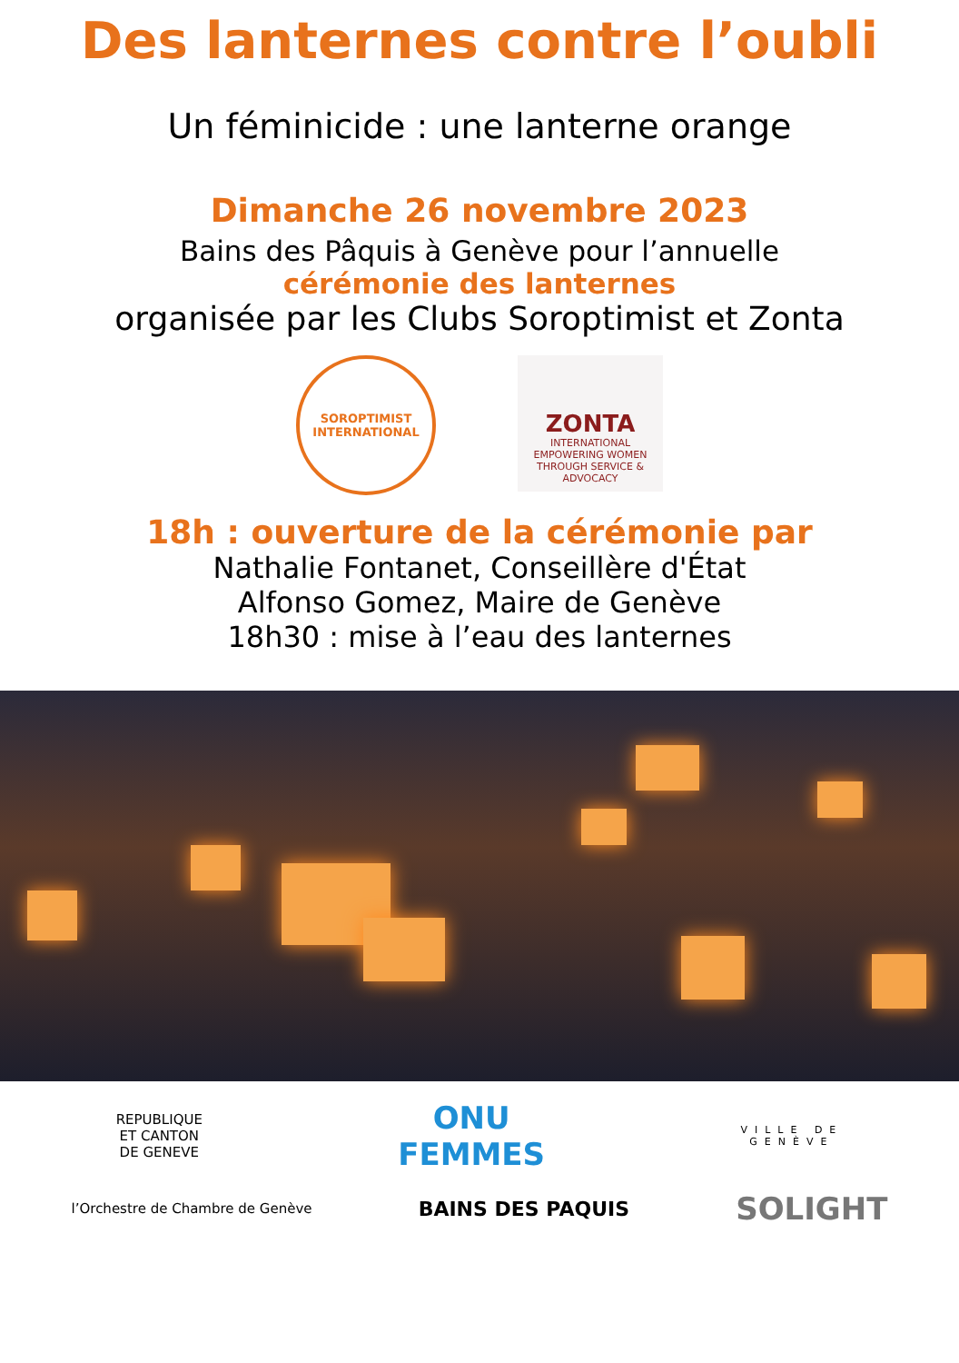Des lanternes contre l’oubli
Un féminicide : une lanterne orange
Dimanche 26 novembre 2023
Bains des Pâquis à Genève pour l’annuelle
cérémonie des lanternes
organisée par les Clubs Soroptimist et Zonta
SOROPTIMIST
INTERNATIONAL
ZONTA
INTERNATIONAL
EMPOWERING WOMEN
THROUGH SERVICE & ADVOCACY
18h : ouverture de la cérémonie par
Nathalie Fontanet, Conseillère d'État
Alfonso Gomez, Maire de Genève
18h30 : mise à l’eau des lanternes
REPUBLIQUE
ET CANTON
DE GENEVE
ONU
FEMMES
VILLE DE
GENÈVE
l’Orchestre de Chambre de Genève
BAINS DES PAQUIS
SOLIGHT